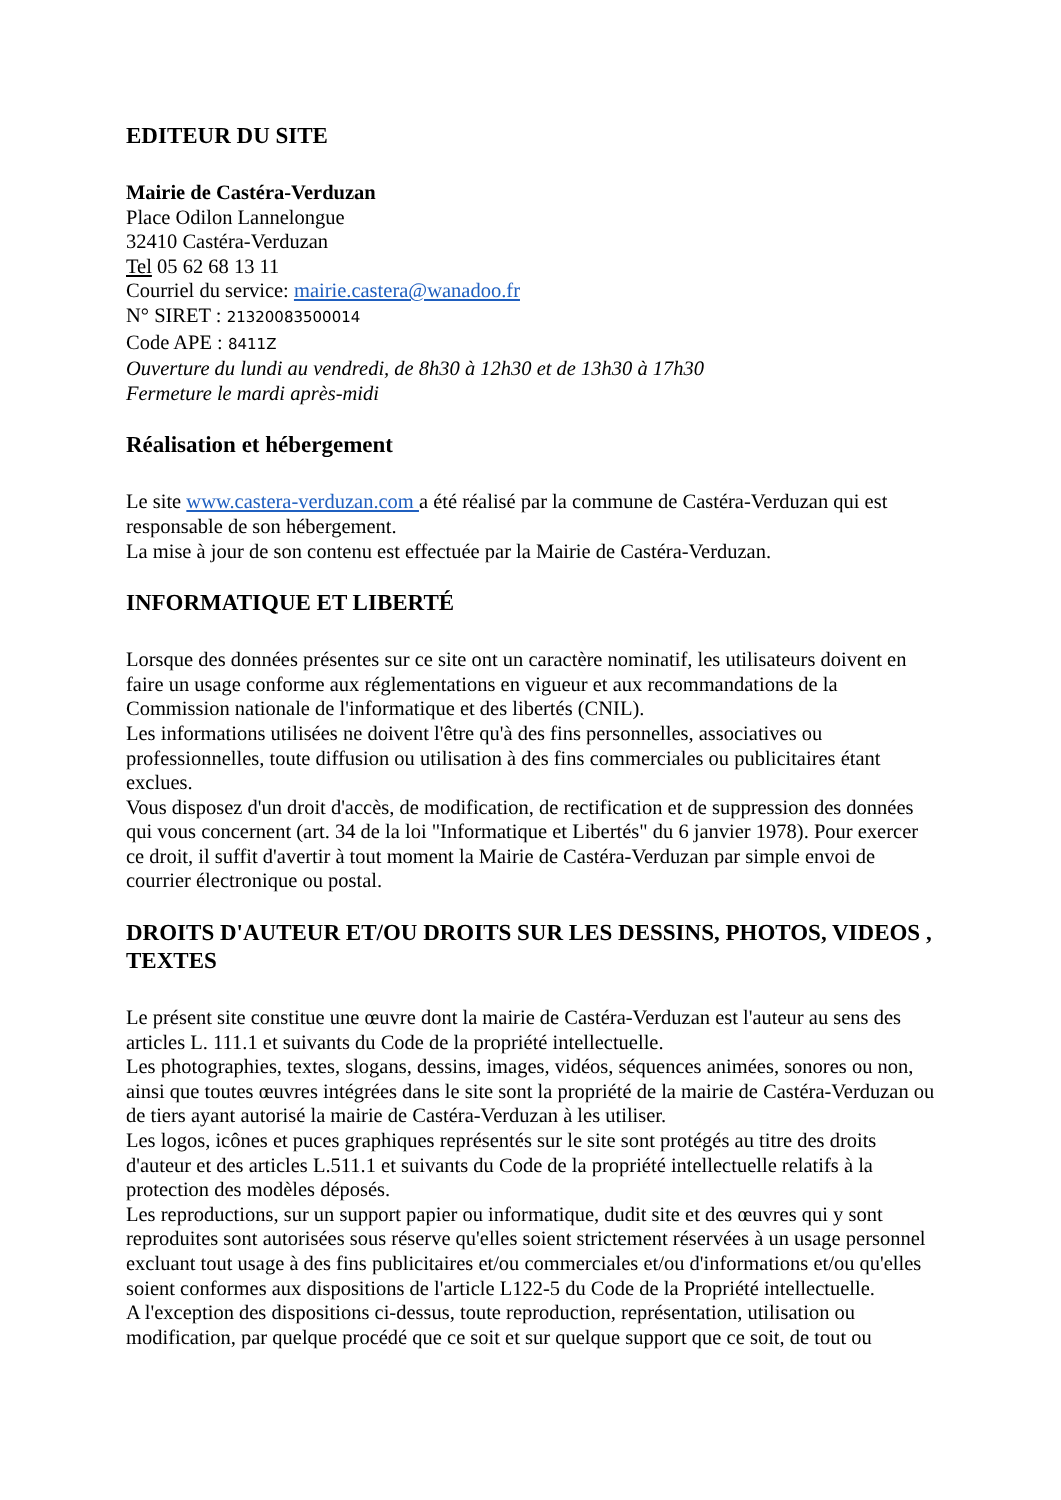EDITEUR DU SITE
Mairie de Castéra-Verduzan
Place Odilon Lannelongue
32410 Castéra-Verduzan
Tel 05 62 68 13 11
Courriel du service: mairie.castera@wanadoo.fr
N° SIRET : 21320083500014
Code APE : 8411Z
Ouverture du lundi au vendredi, de 8h30 à 12h30 et de 13h30 à 17h30
Fermeture le mardi après-midi
Réalisation et hébergement
Le site www.castera-verduzan.com a été réalisé par la commune de Castéra-Verduzan qui est responsable de son hébergement.
La mise à jour de son contenu est effectuée par la Mairie de Castéra-Verduzan.
INFORMATIQUE ET LIBERTÉ
Lorsque des données présentes sur ce site ont un caractère nominatif, les utilisateurs doivent en faire un usage conforme aux réglementations en vigueur et aux recommandations de la Commission nationale de l'informatique et des libertés (CNIL).
Les informations utilisées ne doivent l'être qu'à des fins personnelles, associatives ou professionnelles, toute diffusion ou utilisation à des fins commerciales ou publicitaires étant exclues.
Vous disposez d'un droit d'accès, de modification, de rectification et de suppression des données qui vous concernent (art. 34 de la loi "Informatique et Libertés" du 6 janvier 1978). Pour exercer ce droit, il suffit d'avertir à tout moment la Mairie de Castéra-Verduzan par simple envoi de courrier électronique ou postal.
DROITS D'AUTEUR ET/OU DROITS SUR LES DESSINS, PHOTOS, VIDEOS , TEXTES
Le présent site constitue une œuvre dont la mairie de Castéra-Verduzan est l'auteur au sens des articles L. 111.1 et suivants du Code de la propriété intellectuelle.
Les photographies, textes, slogans, dessins, images, vidéos, séquences animées, sonores ou non, ainsi que toutes œuvres intégrées dans le site sont la propriété de la mairie de Castéra-Verduzan ou de tiers ayant autorisé la mairie de Castéra-Verduzan à les utiliser.
Les logos, icônes et puces graphiques représentés sur le site sont protégés au titre des droits d'auteur et des articles L.511.1 et suivants du Code de la propriété intellectuelle relatifs à la protection des modèles déposés.
Les reproductions, sur un support papier ou informatique, dudit site et des œuvres qui y sont reproduites sont autorisées sous réserve qu'elles soient strictement réservées à un usage personnel excluant tout usage à des fins publicitaires et/ou commerciales et/ou d'informations et/ou qu'elles soient conformes aux dispositions de l'article L122-5 du Code de la Propriété intellectuelle.
A l'exception des dispositions ci-dessus, toute reproduction, représentation, utilisation ou modification, par quelque procédé que ce soit et sur quelque support que ce soit, de tout ou